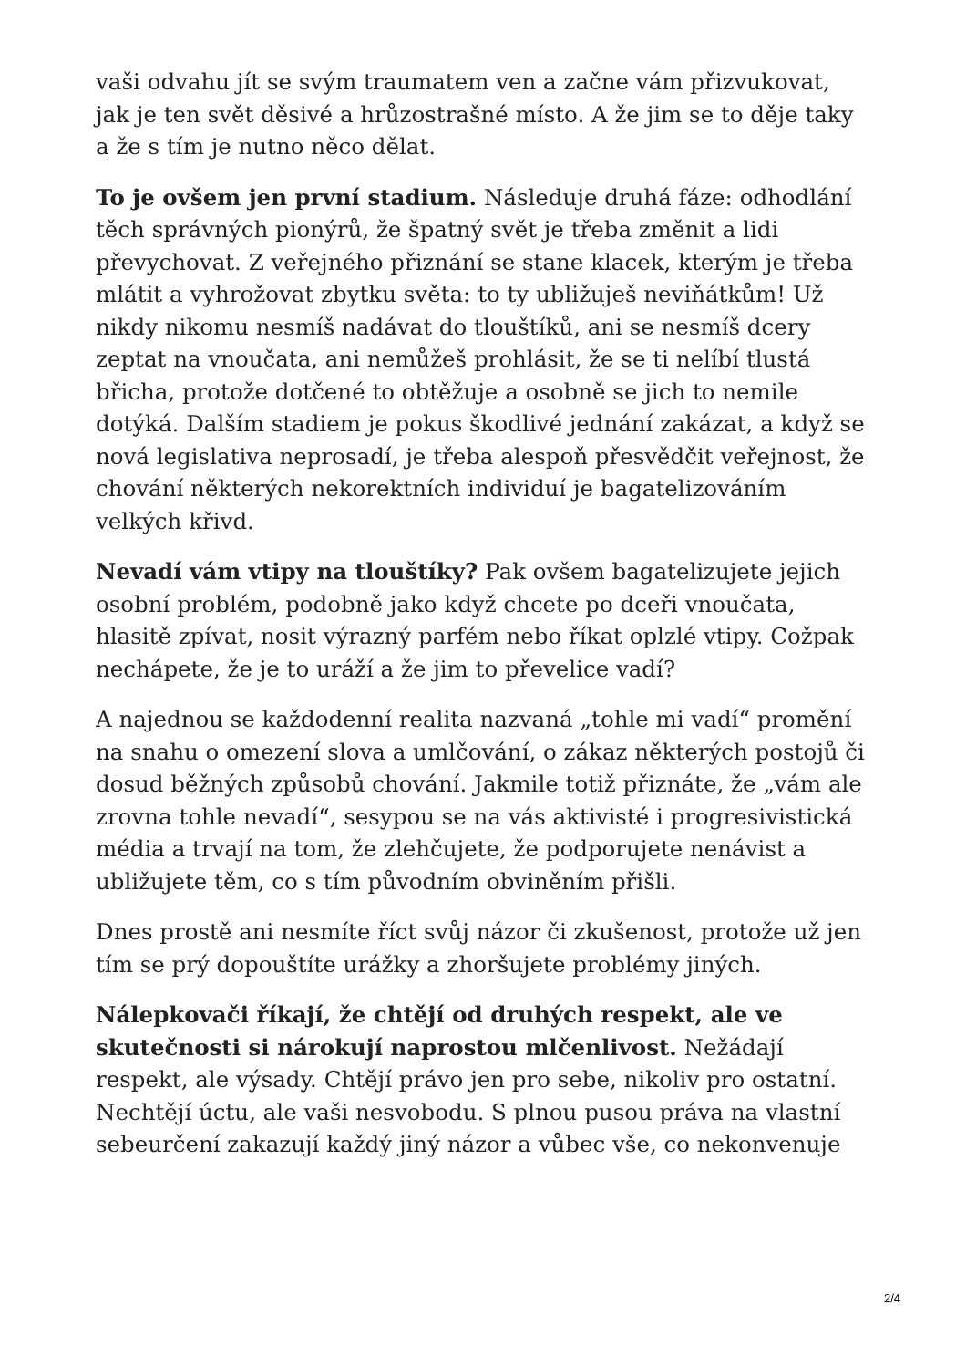vaši odvahu jít se svým traumatem ven a začne vám přizvukovat, jak je ten svět děsivé a hrůzostrašné místo. A že jim se to děje taky a že s tím je nutno něco dělat.
To je ovšem jen první stadium. Následuje druhá fáze: odhodlání těch správných pionýrů, že špatný svět je třeba změnit a lidi převychovat. Z veřejného přiznání se stane klacek, kterým je třeba mlátit a vyhrožovat zbytku světa: to ty ubližuješ neviňátkům! Už nikdy nikomu nesmíš nadávat do tlouštíků, ani se nesmíš dcery zeptat na vnoučata, ani nemůžeš prohlásit, že se ti nelíbí tlustá břicha, protože dotčené to obtěžuje a osobně se jich to nemile dotýká. Dalším stadiem je pokus škodlivé jednání zakázat, a když se nová legislativa neprosadí, je třeba alespoň přesvědčit veřejnost, že chování některých nekorektních individuí je bagatelizováním velkých křivd.
Nevadí vám vtipy na tlouštíky? Pak ovšem bagatelizujete jejich osobní problém, podobně jako když chcete po dceři vnoučata, hlasitě zpívat, nosit výrazný parfém nebo říkat oplzlé vtipy. Cožpak nechápete, že je to uráží a že jim to převelice vadí?
A najednou se každodenní realita nazvaná „tohle mi vadí“ promění na snahu o omezení slova a umlčování, o zákaz některých postojů či dosud běžných způsobů chování. Jakmile totiž přiznáte, že „vám ale zrovna tohle nevadí“, sesypou se na vás aktivisté i progresivistická média a trvají na tom, že zlehčujete, že podporujete nenávist a ubližujete těm, co s tím původním obviněním přišli.
Dnes prostě ani nesmíte říct svůj názor či zkušenost, protože už jen tím se prý dopouštíte urážky a zhoršujete problémy jiných.
Nálepkovači říkají, že chtějí od druhých respekt, ale ve skutečnosti si nárokují naprostou mlčenlivost. Nežádají respekt, ale výsady. Chtějí právo jen pro sebe, nikoliv pro ostatní. Nechtějí úctu, ale vaši nesvobodu. S plnou pusou práva na vlastní sebeurčení zakazují každý jiný názor a vůbec vše, co nekonvenuje
2/4